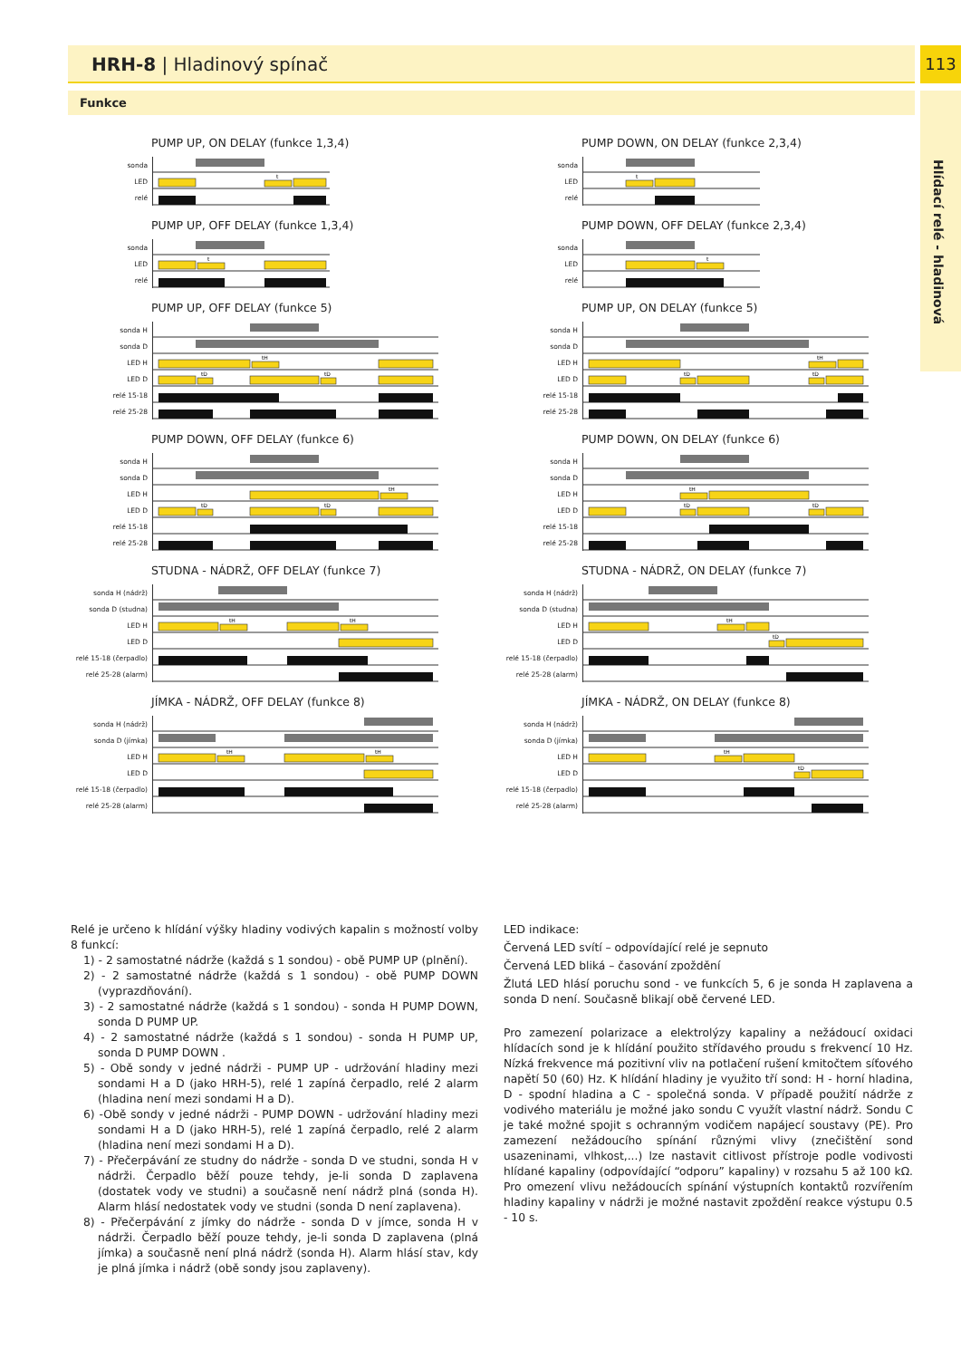HRH-8 | Hladinový spínač 113
Funkce
Hlídací relé - hladinová
PUMP UP, ON DELAY (funkce 1,3,4)
sonda
LED
t
relé
PUMP DOWN, ON DELAY (funkce 2,3,4)
sonda
LED
t
relé
PUMP UP, OFF DELAY (funkce 1,3,4)
sonda
LED
t
relé
PUMP DOWN, OFF DELAY (funkce 2,3,4)
sonda
LED
t
relé
PUMP UP, OFF DELAY (funkce 5)
sonda H
sonda D
LED H
tH
LED D
tD
tD
relé 15-18
relé 25-28
PUMP UP, ON DELAY (funkce 5)
sonda H
sonda D
LED H
tH
LED D
tD
tD
relé 15-18
relé 25-28
PUMP DOWN, OFF DELAY (funkce 6)
sonda H
sonda D
LED H
tH
LED D
tD
tD
relé 15-18
relé 25-28
PUMP DOWN, ON DELAY (funkce 6)
sonda H
sonda D
LED H
tH
LED D
tD
tD
relé 15-18
relé 25-28
STUDNA - NÁDRŽ, OFF DELAY (funkce 7)
sonda H (nádrž)
sonda D (studna)
LED H
tH
tH
LED D
relé 15-18 (čerpadlo)
relé 25-28 (alarm)
STUDNA - NÁDRŽ, ON DELAY (funkce 7)
sonda H (nádrž)
sonda D (studna)
LED H
tH
LED D
tD
relé 15-18 (čerpadlo)
relé 25-28 (alarm)
JÍMKA - NÁDRŽ, OFF DELAY (funkce 8)
sonda H (nádrž)
sonda D (jímka)
LED H
tH
tH
LED D
relé 15-18 (čerpadlo)
relé 25-28 (alarm)
JÍMKA - NÁDRŽ, ON DELAY (funkce 8)
sonda H (nádrž)
sonda D (jímka)
LED H
tH
LED D
tD
relé 15-18 (čerpadlo)
relé 25-28 (alarm)
Relé je určeno k hlídání výšky hladiny vodivých kapalin s možností volby 8 funkcí:
1) - 2 samostatné nádrže (každá s 1 sondou) - obě PUMP UP (plnění).
2) - 2 samostatné nádrže (každá s 1 sondou) - obě PUMP DOWN (vyprazdňování).
3) - 2 samostatné nádrže (každá s 1 sondou) - sonda H PUMP DOWN, sonda D PUMP UP.
4) - 2 samostatné nádrže (každá s 1 sondou) - sonda H PUMP UP, sonda D PUMP DOWN .
5) - Obě sondy v jedné nádrži - PUMP UP - udržování hladiny mezi sondami H a D (jako HRH-5), relé 1 zapíná čerpadlo, relé 2 alarm (hladina není mezi sondami H a D).
6) -Obě sondy v jedné nádrži - PUMP DOWN - udržování hladiny mezi sondami H a D (jako HRH-5), relé 1 zapíná čerpadlo, relé 2 alarm (hladina není mezi sondami H a D).
7) - Přečerpávání ze studny do nádrže - sonda D ve studni, sonda H v nádrži. Čerpadlo běží pouze tehdy, je-li sonda D zaplavena (dostatek vody ve studni) a současně není nádrž plná (sonda H). Alarm hlásí nedostatek vody ve studni (sonda D není zaplavena).
8) - Přečerpávání z jímky do nádrže - sonda D v jímce, sonda H v nádrži. Čerpadlo běží pouze tehdy, je-li sonda D zaplavena (plná jímka) a současně není plná nádrž (sonda H). Alarm hlásí stav, kdy je plná jímka i nádrž (obě sondy jsou zaplaveny).
LED indikace:
Červená LED svítí – odpovídající relé je sepnuto
Červená LED bliká – časování zpoždění
Žlutá LED hlásí poruchu sond - ve funkcích 5, 6 je sonda H zaplavena a sonda D není. Současně blikají obě červené LED.
Pro zamezení polarizace a elektrolýzy kapaliny a nežádoucí oxidaci hlídacích sond je k hlídání použito střídavého proudu s frekvencí 10 Hz. Nízká frekvence má pozitivní vliv na potlačení rušení kmitočtem síťového napětí 50 (60) Hz. K hlídání hladiny je využito tří sond: H - horní hladina, D - spodní hladina a C - společná sonda. V případě použití nádrže z vodivého materiálu je možné jako sondu C využít vlastní nádrž. Sondu C je také možné spojit s ochranným vodičem napájecí soustavy (PE). Pro zamezení nežádoucího spínání různými vlivy (znečištění sond usazeninami, vlhkost,...) lze nastavit citlivost přístroje podle vodivosti hlídané kapaliny (odpovídající “odporu” kapaliny) v rozsahu 5 až 100 kΩ. Pro omezení vlivu nežádoucích spínání výstupních kontaktů rozvířením hladiny kapaliny v nádrži je možné nastavit zpoždění reakce výstupu 0.5 - 10 s.